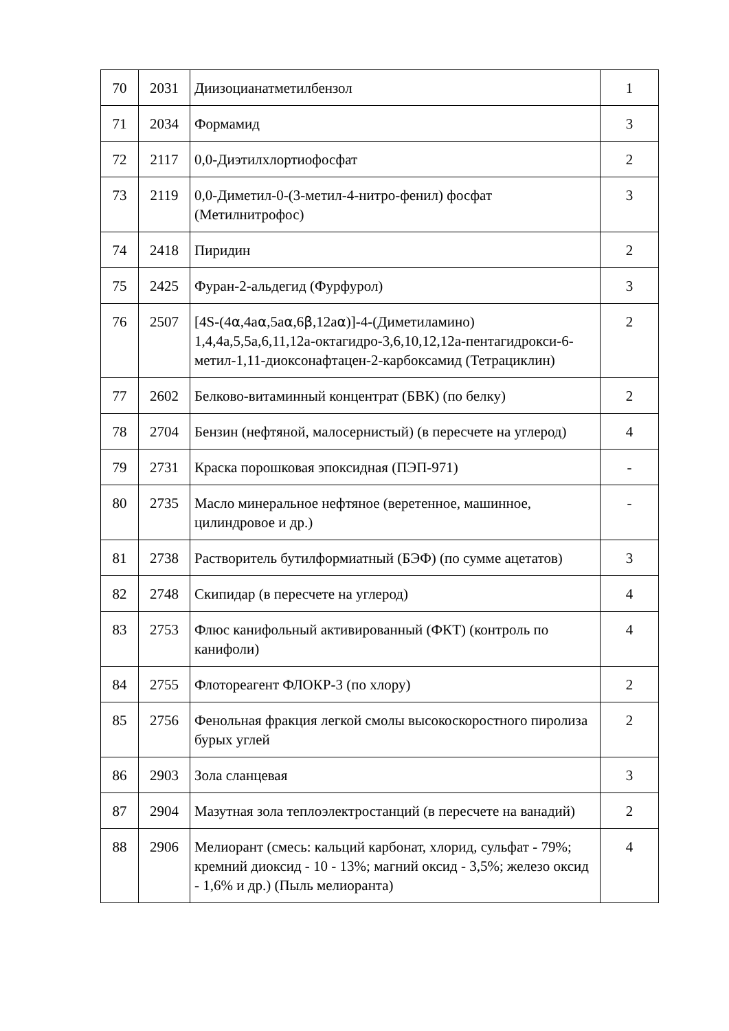| 70 | 2031 | Диизоцианатметилбензол | 1 |
| 71 | 2034 | Формамид | 3 |
| 72 | 2117 | 0,0-Диэтилхлортиофосфат | 2 |
| 73 | 2119 | 0,0-Диметил-0-(3-метил-4-нитро-фенил) фосфат (Метилнитрофос) | 3 |
| 74 | 2418 | Пиридин | 2 |
| 75 | 2425 | Фуран-2-альдегид (Фурфурол) | 3 |
| 76 | 2507 | [4S-(4 α ,4a α ,5a α ,6 β ,12a α )]-4-(Диметиламино) 1,4,4a,5,5a,6,11,12a-октагидро-3,6,10,12,12a-пентагидрокси-6-метил-1,11-диоксонафтацен-2-карбоксамид (Тетрациклин) | 2 |
| 77 | 2602 | Белково-витаминный концентрат (БВК) (по белку) | 2 |
| 78 | 2704 | Бензин (нефтяной, малосернистый) (в пересчете на углерод) | 4 |
| 79 | 2731 | Краска порошковая эпоксидная (ПЭП-971) | - |
| 80 | 2735 | Масло минеральное нефтяное (веретенное, машинное, цилиндровое и др.) | - |
| 81 | 2738 | Растворитель бутилформиатный (БЭФ) (по сумме ацетатов) | 3 |
| 82 | 2748 | Скипидар (в пересчете на углерод) | 4 |
| 83 | 2753 | Флюс канифольный активированный (ФКТ) (контроль по канифоли) | 4 |
| 84 | 2755 | Флотореагент ФЛОКР-3 (по хлору) | 2 |
| 85 | 2756 | Фенольная фракция легкой смолы высокоскоростного пиролиза бурых углей | 2 |
| 86 | 2903 | Зола сланцевая | 3 |
| 87 | 2904 | Мазутная зола теплоэлектростанций (в пересчете на ванадий) | 2 |
| 88 | 2906 | Мелиорант (смесь: кальций карбонат, хлорид, сульфат - 79%; кремний диоксид - 10 - 13%; магний оксид - 3,5%; железо оксид - 1,6% и др.) (Пыль мелиоранта) | 4 |